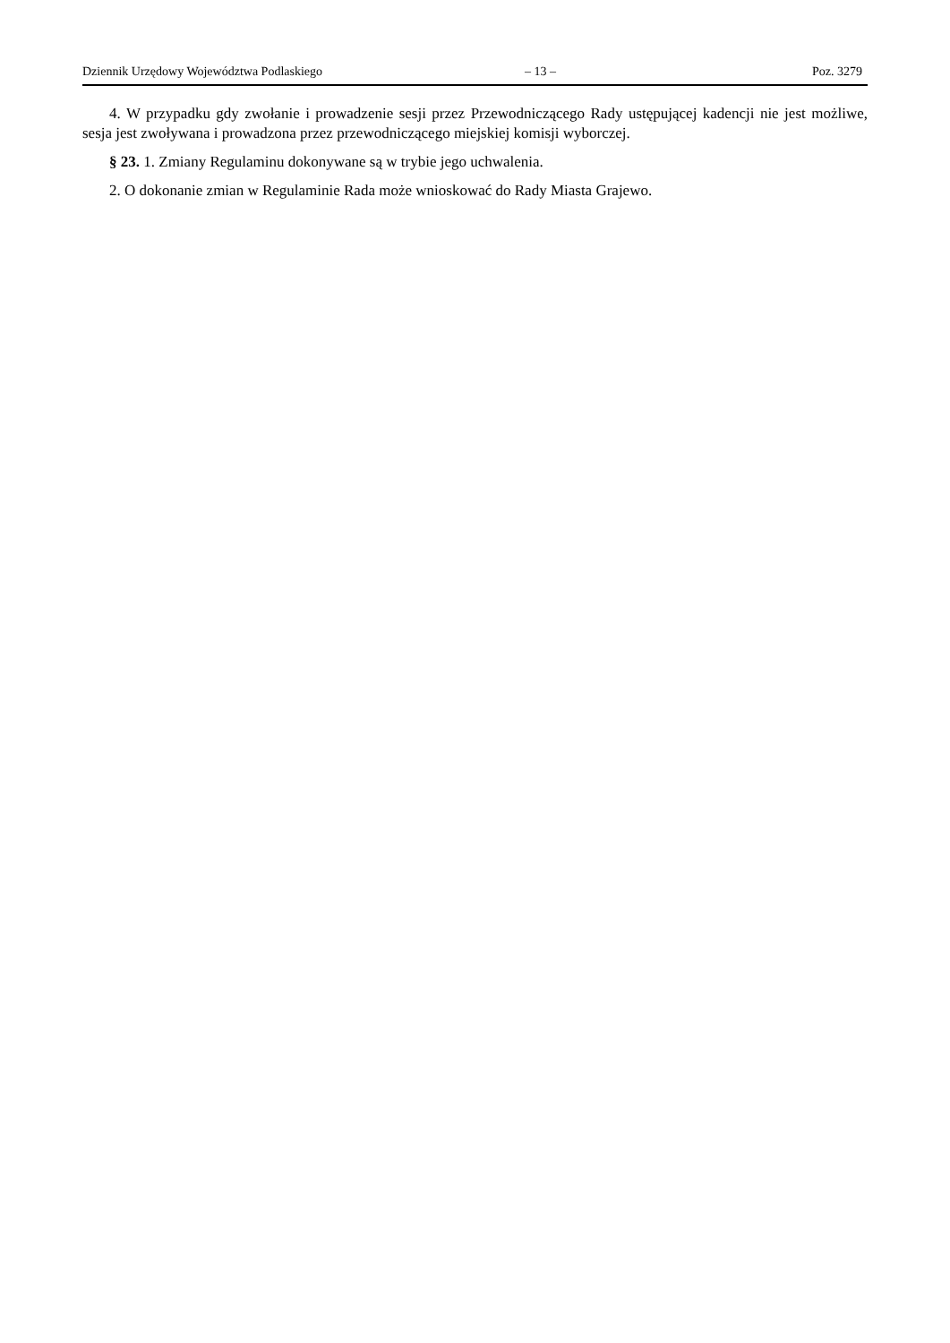Dziennik Urzędowy Województwa Podlaskiego – 13 – Poz. 3279
4. W przypadku gdy zwołanie i prowadzenie sesji przez Przewodniczącego Rady ustępującej kadencji nie jest możliwe, sesja jest zwoływana i prowadzona przez przewodniczącego miejskiej komisji wyborczej.
§ 23. 1. Zmiany Regulaminu dokonywane są w trybie jego uchwalenia.
2. O dokonanie zmian w Regulaminie Rada może wnioskować do Rady Miasta Grajewo.